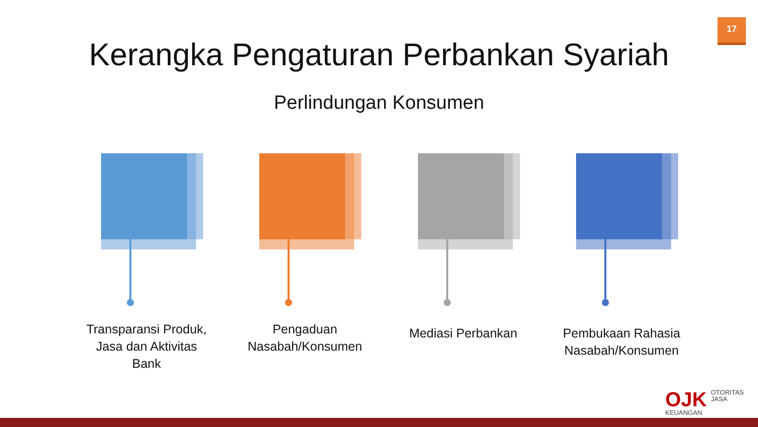17
Kerangka Pengaturan Perbankan Syariah
Perlindungan Konsumen
Transparansi Produk, Jasa dan Aktivitas Bank
Pengaduan Nasabah/Konsumen
Mediasi Perbankan Pembukaan Rahasia Nasabah/Konsumen
OJK OTORITAS
JASA
KEUANGAN